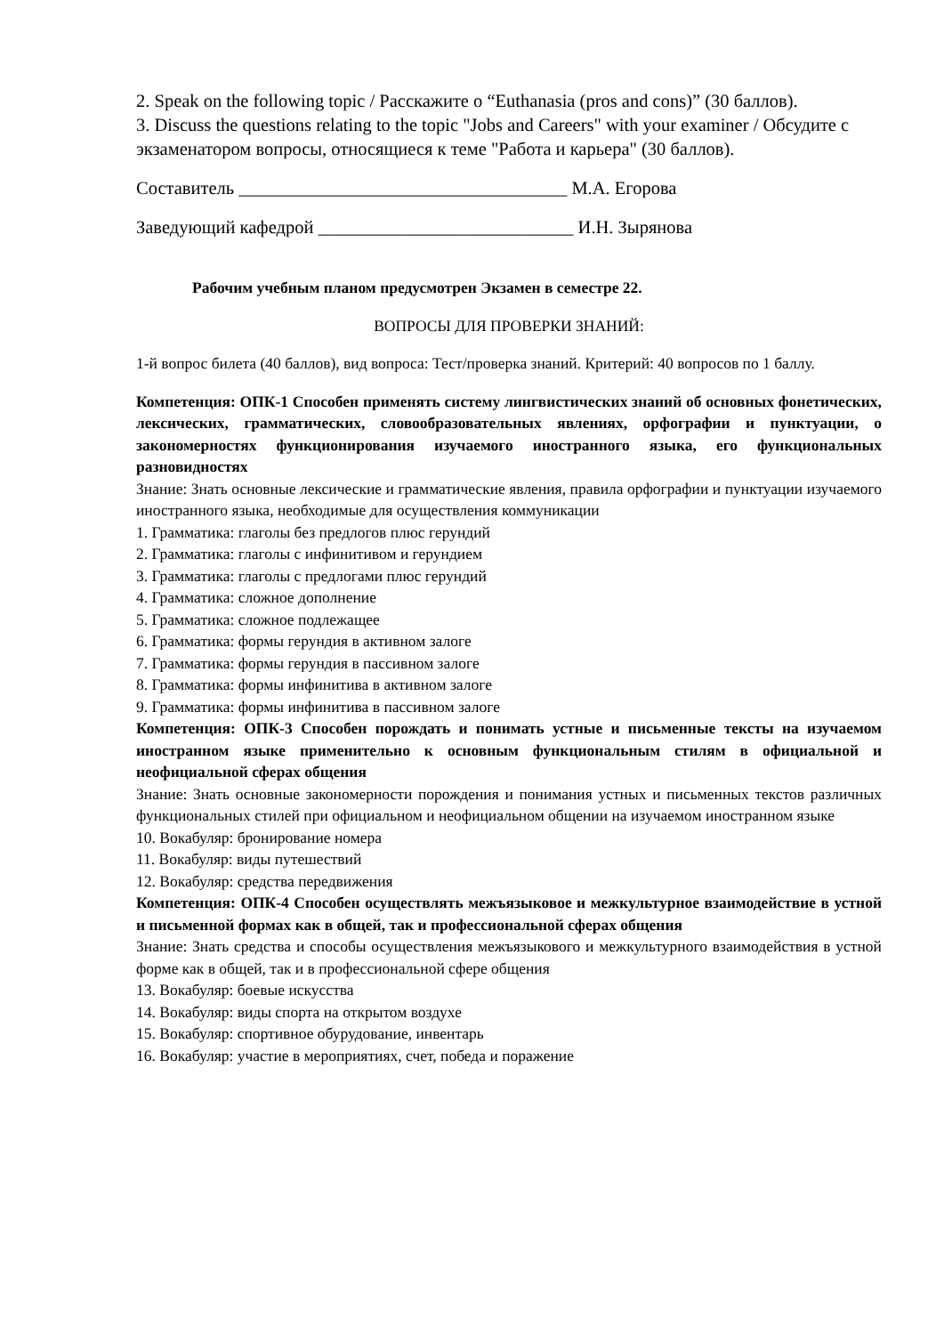2. Speak on the following topic / Расскажите о “Euthanasia (pros and cons)” (30 баллов).
3. Discuss the questions relating to the topic "Jobs and Careers" with your examiner / Обсудите с экзаменатором вопросы, относящиеся к теме "Работа и карьера" (30 баллов).
Составитель ____________________________________ М.А. Егорова
Заведующий кафедрой ____________________________ И.Н. Зырянова
Рабочим учебным планом предусмотрен Экзамен в семестре 22.
ВОПРОСЫ ДЛЯ ПРОВЕРКИ ЗНАНИЙ:
1-й вопрос билета (40 баллов), вид вопроса: Тест/проверка знаний. Критерий: 40 вопросов по 1 баллу.
Компетенция: ОПК-1 Способен применять систему лингвистических знаний об основных фонетических, лексических, грамматических, словообразовательных явлениях, орфографии и пунктуации, о закономерностях функционирования изучаемого иностранного языка, его функциональных разновидностях
Знание: Знать основные лексические и грамматические явления, правила орфографии и пунктуации изучаемого иностранного языка, необходимые для осуществления коммуникации
1. Грамматика: глаголы без предлогов плюс герундий
2. Грамматика: глаголы с инфинитивом и герундием
3. Грамматика: глаголы с предлогами плюс герундий
4. Грамматика: сложное дополнение
5. Грамматика: сложное подлежащее
6. Грамматика: формы герундия в активном залоге
7. Грамматика: формы герундия в пассивном залоге
8. Грамматика: формы инфинитива в активном залоге
9. Грамматика: формы инфинитива в пассивном залоге
Компетенция: ОПК-3 Способен порождать и понимать устные и письменные тексты на изучаемом иностранном языке применительно к основным функциональным стилям в официальной и неофициальной сферах общения
Знание: Знать основные закономерности порождения и понимания устных и письменных текстов различных функциональных стилей при официальном и неофициальном общении на изучаемом иностранном языке
10. Вокабуляр: бронирование номера
11. Вокабуляр: виды путешествий
12. Вокабуляр: средства передвижения
Компетенция: ОПК-4 Способен осуществлять межъязыковое и межкультурное взаимодействие в устной и письменной формах как в общей, так и профессиональной сферах общения
Знание: Знать средства и способы осуществления межъязыкового и межкультурного взаимодействия в устной форме как в общей, так и в профессиональной сфере общения
13. Вокабуляр: боевые искусства
14. Вокабуляр: виды спорта на открытом воздухе
15. Вокабуляр: спортивное обурудование, инвентарь
16. Вокабуляр: участие в мероприятиях, счет, победа и поражение